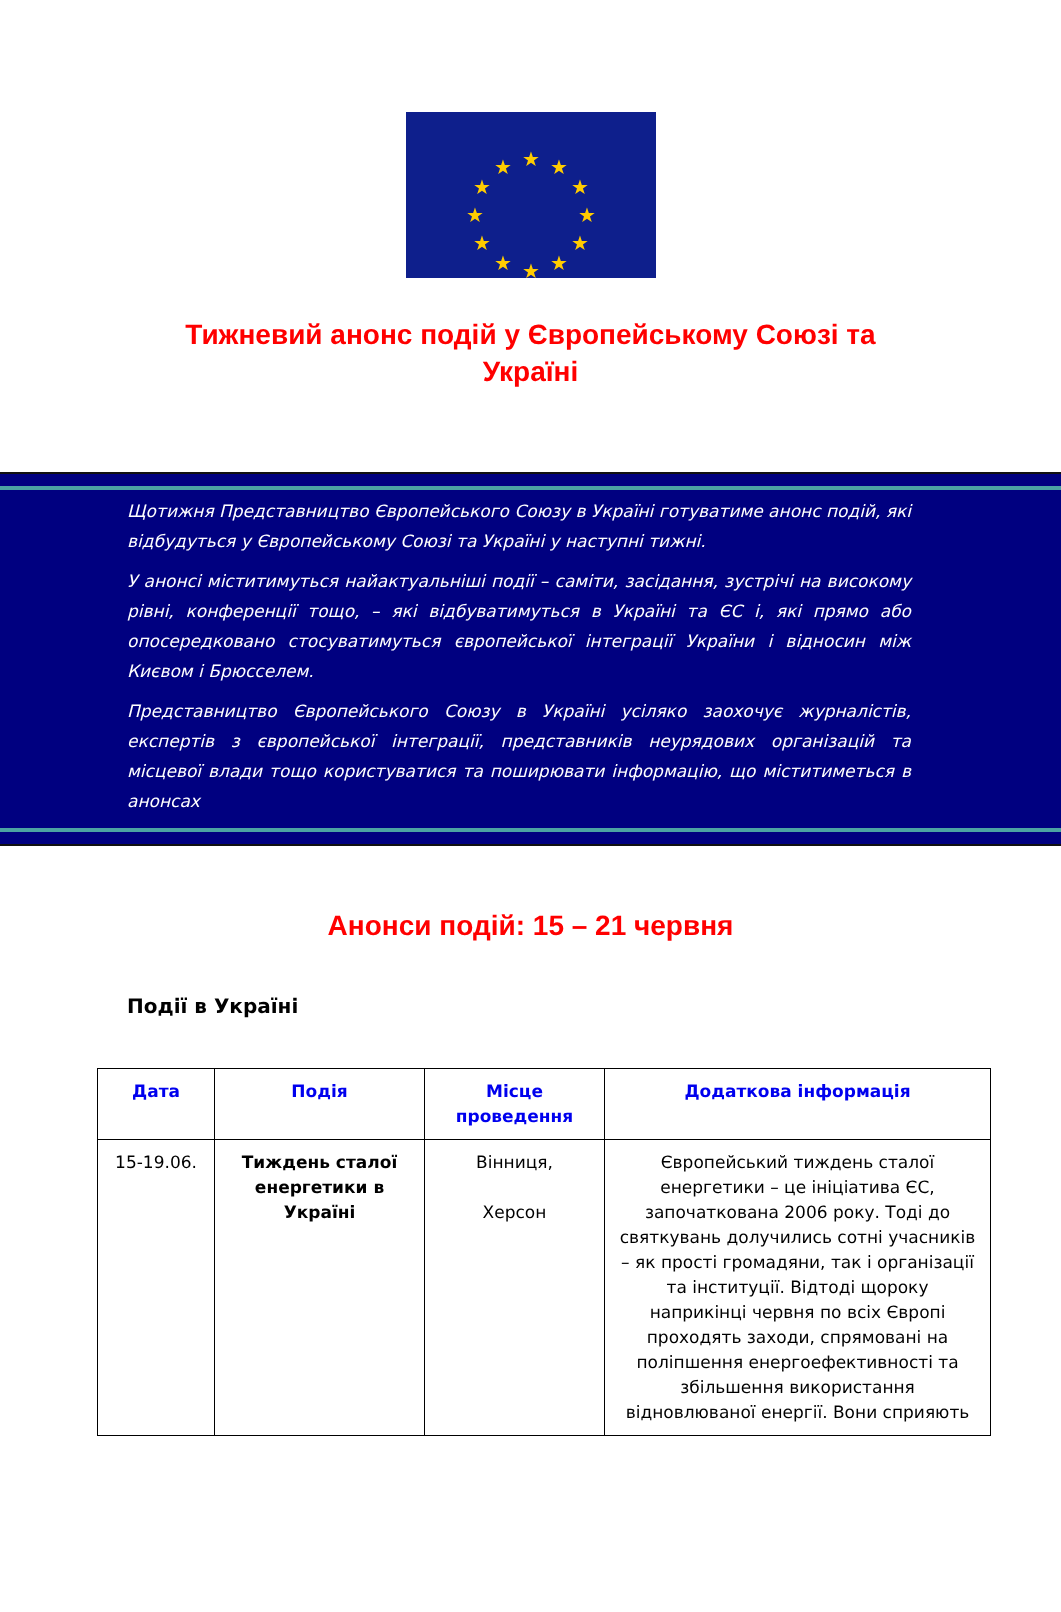★
★
★
★
★
★
★
★
★
★
★
★
Тижневий анонс подій у Європейському Союзі та Україні
Щотижня Представництво Європейського Союзу в Україні готуватиме анонс подій, які відбудуться у Європейському Союзі та Україні у наступні тижні.
У анонсі міститимуться найактуальніші події – саміти, засідання, зустрічі на високому рівні, конференції тощо, – які відбуватимуться в Україні та ЄС і, які прямо або опосередковано стосуватимуться європейської інтеграції України і відносин між Києвом і Брюсселем.
Представництво Європейського Союзу в Україні усіляко заохочує журналістів, експертів з європейської інтеграції, представників неурядових організацій та місцевої влади тощо користуватися та поширювати інформацію, що міститиметься в анонсах
Анонси подій: 15 – 21 червня
Події в Україні
| Дата | Подія | Місце проведення | Додаткова інформація |
| --- | --- | --- | --- |
| 15-19.06. | Тиждень сталої енергетики в Україні | Вінниця, Херсон | Європейський тиждень сталої енергетики – це ініціатива ЄС, започаткована 2006 року. Тоді до святкувань долучились сотні учасників – як прості громадяни, так і організації та інституції. Відтоді щороку наприкінці червня по всіх Європі проходять заходи, спрямовані на поліпшення енергоефективності та збільшення використання відновлюваної енергії. Вони сприяють |